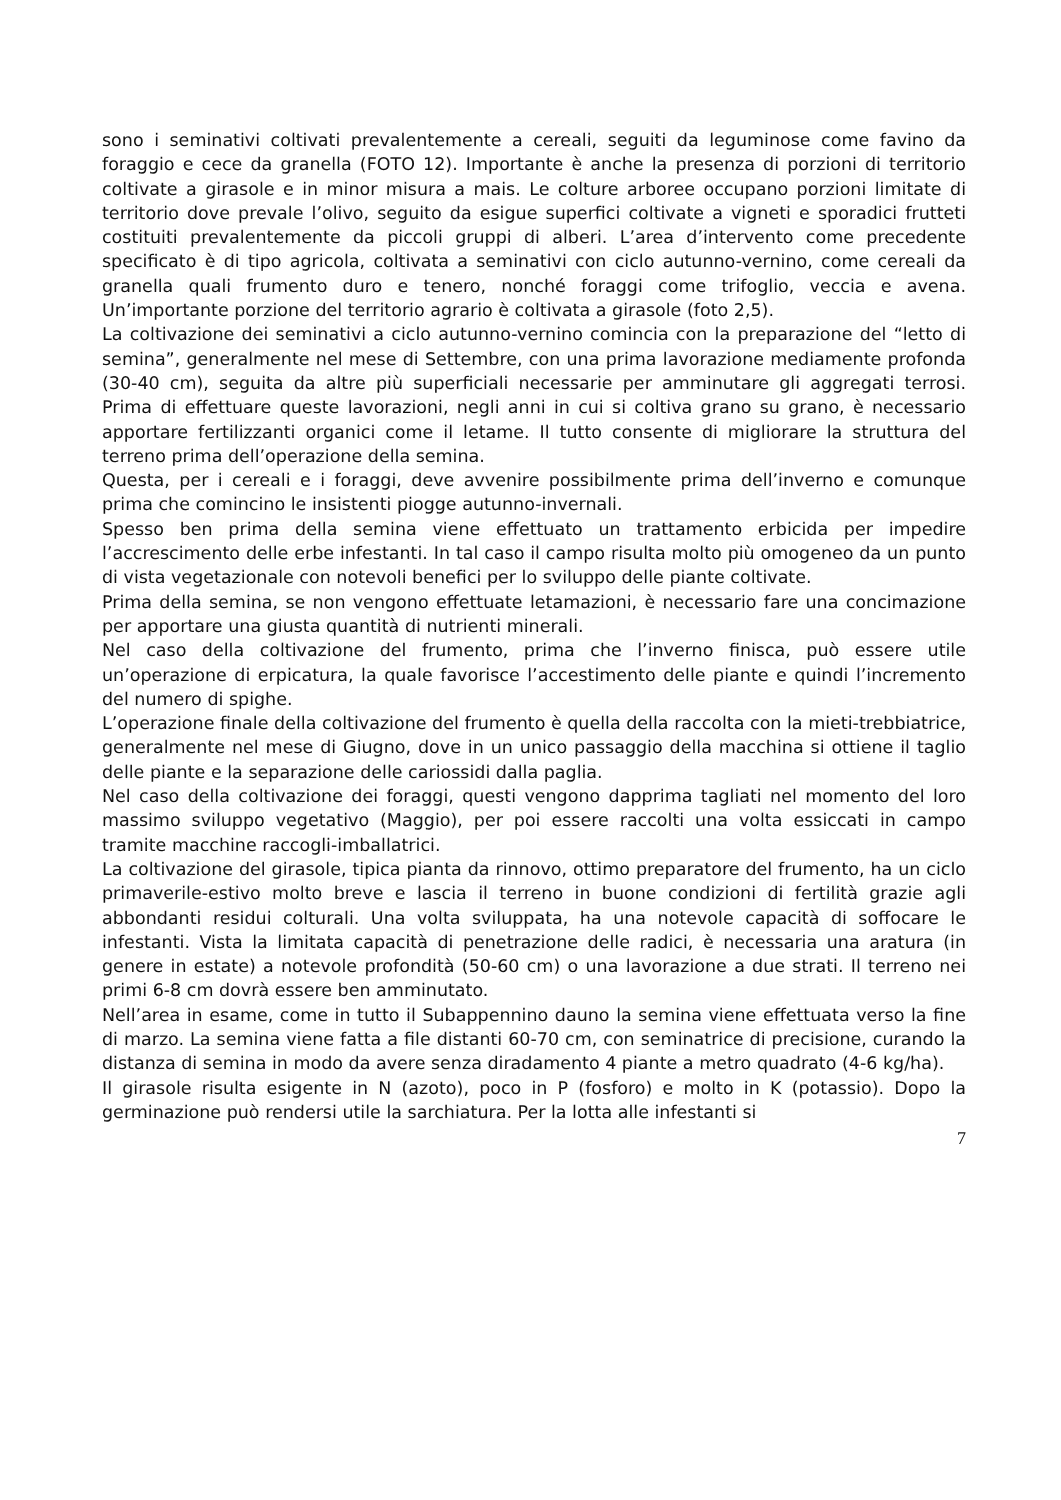sono i seminativi coltivati prevalentemente a cereali, seguiti da leguminose come favino da foraggio e cece da granella (FOTO 12). Importante è anche la presenza di porzioni di territorio coltivate a girasole e in minor misura a mais. Le colture arboree occupano porzioni limitate di territorio dove prevale l’olivo, seguito da esigue superfici coltivate a vigneti e sporadici frutteti costituiti prevalentemente da piccoli gruppi di alberi. L’area d’intervento come precedente specificato è di tipo agricola, coltivata a seminativi con ciclo autunno-vernino, come cereali da granella quali frumento duro e tenero, nonché foraggi come trifoglio, veccia e avena. Un’importante porzione del territorio agrario è coltivata a girasole (foto 2,5).
La coltivazione dei seminativi a ciclo autunno-vernino comincia con la preparazione del “letto di semina”, generalmente nel mese di Settembre, con una prima lavorazione mediamente profonda (30-40 cm), seguita da altre più superficiali necessarie per amminutare gli aggregati terrosi. Prima di effettuare queste lavorazioni, negli anni in cui si coltiva grano su grano, è necessario apportare fertilizzanti organici come il letame. Il tutto consente di migliorare la struttura del terreno prima dell’operazione della semina.
Questa, per i cereali e i foraggi, deve avvenire possibilmente prima dell’inverno e comunque prima che comincino le insistenti piogge autunno-invernali.
Spesso ben prima della semina viene effettuato un trattamento erbicida per impedire l’accrescimento delle erbe infestanti. In tal caso il campo risulta molto più omogeneo da un punto di vista vegetazionale con notevoli benefici per lo sviluppo delle piante coltivate.
Prima della semina, se non vengono effettuate letamazioni, è necessario fare una concimazione per apportare una giusta quantità di nutrienti minerali.
Nel caso della coltivazione del frumento, prima che l’inverno finisca, può essere utile un’operazione di erpicatura, la quale favorisce l’accestimento delle piante e quindi l’incremento del numero di spighe.
L’operazione finale della coltivazione del frumento è quella della raccolta con la mieti-trebbiatrice, generalmente nel mese di Giugno, dove in un unico passaggio della macchina si ottiene il taglio delle piante e la separazione delle cariossidi dalla paglia.
Nel caso della coltivazione dei foraggi, questi vengono dapprima tagliati nel momento del loro massimo sviluppo vegetativo (Maggio), per poi essere raccolti una volta essiccati in campo tramite macchine raccogli-imballatrici.
La coltivazione del girasole, tipica pianta da rinnovo, ottimo preparatore del frumento, ha un ciclo primaverile-estivo molto breve e lascia il terreno in buone condizioni di fertilità grazie agli abbondanti residui colturali. Una volta sviluppata, ha una notevole capacità di soffocare le infestanti. Vista la limitata capacità di penetrazione delle radici, è necessaria una aratura (in genere in estate) a notevole profondità (50-60 cm) o una lavorazione a due strati. Il terreno nei primi 6-8 cm dovrà essere ben amminutato.
Nell’area in esame, come in tutto il Subappennino dauno la semina viene effettuata verso la fine di marzo. La semina viene fatta a file distanti 60-70 cm, con seminatrice di precisione, curando la distanza di semina in modo da avere senza diradamento 4 piante a metro quadrato (4-6 kg/ha).
Il girasole risulta esigente in N (azoto), poco in P (fosforo) e molto in K (potassio). Dopo la germinazione può rendersi utile la sarchiatura. Per la lotta alle infestanti si
7